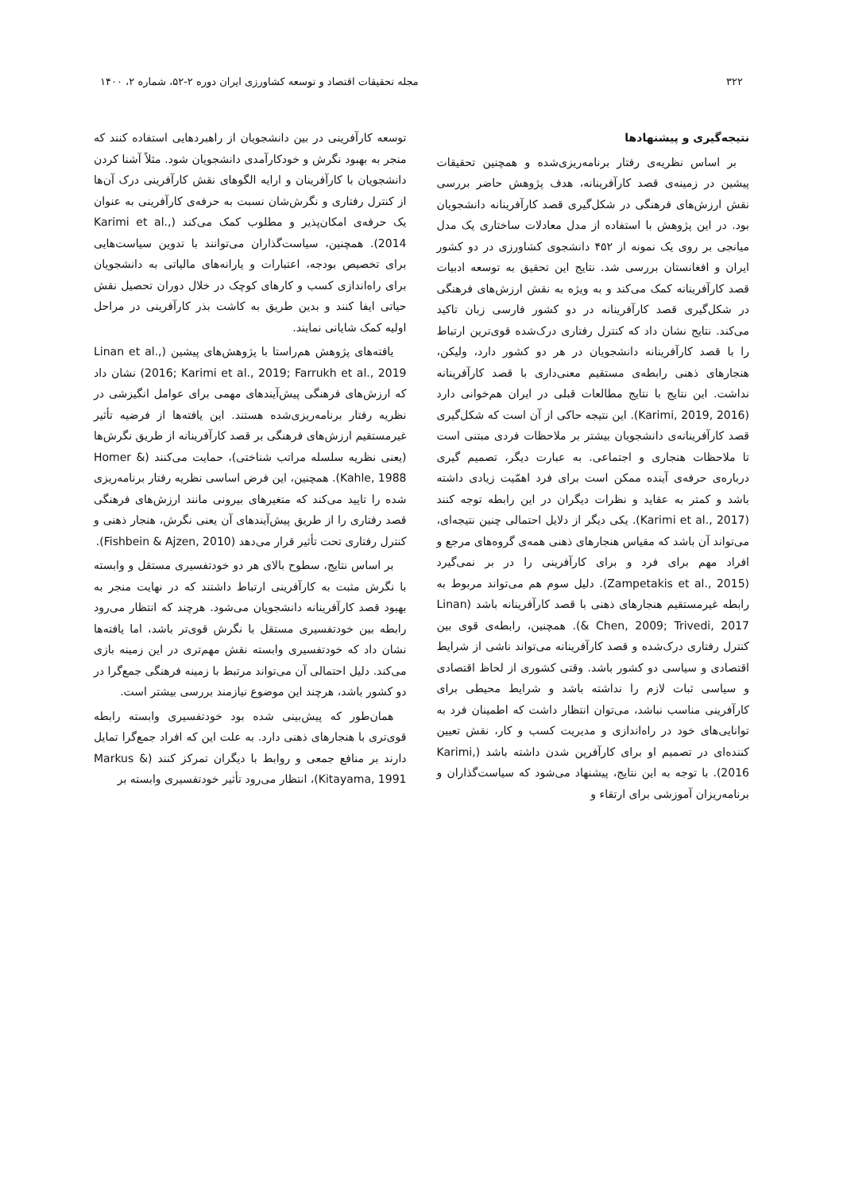۳۲۲ مجله تحقیقات اقتصاد و توسعه کشاورزی ایران دوره ۲-۵۲، شماره ۲، ۱۴۰۰
نتیجه‌گیری و پیشنهادها
بر اساس نظریه‌ی رفتار برنامه‌ریزی‌شده و همچنین تحقیقات پیشین در زمینه‌ی قصد کارآفرینانه، هدف پژوهش حاضر بررسی نقش ارزش‌های فرهنگی در شکل‌گیری قصد کارآفرینانه دانشجویان بود. در این پژوهش با استفاده از مدل معادلات ساختاری یک مدل میانجی بر روی یک نمونه از ۴۵۲ دانشجوی کشاورزی در دو کشور ایران و افغانستان بررسی شد. نتایج این تحقیق به توسعه ادبیات قصد کارآفرینانه کمک می‌کند و به ویژه به نقش ارزش‌های فرهنگی در شکل‌گیری قصد کارآفرینانه در دو کشور فارسی زبان تاکید می‌کند. نتایج نشان داد که کنترل رفتاری درک‌شده قوی‌ترین ارتباط را با قصد کارآفرینانه دانشجویان در هر دو کشور دارد، ولیکن، هنجارهای ذهنی رابطه‌ی مستقیم معنی‌داری با قصد کارآفرینانه نداشت. این نتایج با نتایج مطالعات قبلی در ایران هم‌خوانی دارد (Karimi, 2019, 2016). این نتیجه حاکی از آن است که شکل‌گیری قصد کارآفرینانه‌ی دانشجویان بیشتر بر ملاحظات فردی مبتنی است تا ملاحظات هنجاری و اجتماعی. به عبارت دیگر، تصمیم گیری درباره‌ی حرفه‌ی آینده ممکن است برای فرد اهمّیت زیادی داشته باشد و کمتر به عقاید و نظرات دیگران در این رابطه توجه کنند (Karimi et al., 2017). یکی دیگر از دلایل احتمالی چنین نتیجه‌ای، می‌تواند آن باشد که مقیاس هنجارهای ذهنی همه‌ی گروه‌های مرجع و افراد مهم برای فرد و برای کارآفرینی را در بر نمی‌گیرد (Zampetakis et al., 2015). دلیل سوم هم می‌تواند مربوط به رابطه غیرمستقیم هنجارهای ذهنی با قصد کارآفرینانه باشد (Linan & Chen, 2009; Trivedi, 2017). همچنین، رابطه‌ی قوی بین کنترل رفتاری درک‌شده و قصد کارآفرینانه می‌تواند ناشی از شرایط اقتصادی و سیاسی دو کشور باشد. وقتی کشوری از لحاظ اقتصادی و سیاسی ثبات لازم را نداشته باشد و شرایط محیطی برای کارآفرینی مناسب نباشد، می‌توان انتظار داشت که اطمینان فرد به توانایی‌های خود در راه‌اندازی و مدیریت کسب و کار، نقش تعیین کننده‌ای در تصمیم او برای کارآفرین شدن داشته باشد (Karimi, 2016). با توجه به این نتایج، پیشنهاد می‌شود که سیاست‌گذاران و برنامه‌ریزان آموزشی برای ارتقاء و
توسعه کارآفرینی در بین دانشجویان از راهبردهایی استفاده کنند که منجر به بهبود نگرش و خودکارآمدی دانشجویان شود. مثلاً آشنا کردن دانشجویان با کارآفرینان و ارایه الگوهای نقش کارآفرینی درک آن‌ها از کنترل رفتاری و نگرش‌شان نسبت به حرفه‌ی کارآفرینی به عنوان یک حرفه‌ی امکان‌پذیر و مطلوب کمک می‌کند (Karimi et al., 2014). همچنین، سیاست‌گذاران می‌توانند با تدوین سیاست‌هایی برای تخصیص بودجه، اعتبارات و یارانه‌های مالیاتی به دانشجویان برای راه‌اندازی کسب و کارهای کوچک در خلال دوران تحصیل نقش حیاتی ایفا کنند و بدین طریق به کاشت بذر کارآفرینی در مراحل اولیه کمک شایانی نمایند.
یافته‌های پژوهش هم‌راستا با پژوهش‌های پیشین (Linan et al., 2016; Karimi et al., 2019; Farrukh et al., 2019) نشان داد که ارزش‌های فرهنگی پیش‌آیندهای مهمی برای عوامل انگیزشی در نظریه رفتار برنامه‌ریزی‌شده هستند. این یافته‌ها از فرضیه تأثیر غیرمستقیم ارزش‌های فرهنگی بر قصد کارآفرینانه از طریق نگرش‌ها (یعنی نظریه سلسله مراتب شناختی)، حمایت می‌کنند (Homer & Kahle, 1988). همچنین، این فرض اساسی نظریه رفتار برنامه‌ریزی شده را تایید می‌کند که متغیرهای بیرونی مانند ارزش‌های فرهنگی قصد رفتاری را از طریق پیش‌آیندهای آن یعنی نگرش، هنجار ذهنی و کنترل رفتاری تحت تأثیر قرار می‌دهد (Fishbein & Ajzen, 2010).
بر اساس نتایج، سطوح بالای هر دو خودتفسیری مستقل و وابسته با نگرش مثبت به کارآفرینی ارتباط داشتند که در نهایت منجر به بهبود قصد کارآفرینانه دانشجویان می‌شود. هرچند که انتظار می‌رود رابطه بین خودتفسیری مستقل با نگرش قوی‌تر باشد، اما یافته‌ها نشان داد که خودتفسیری وابسته نقش مهم‌تری در این زمینه بازی می‌کند. دلیل احتمالی آن می‌تواند مرتبط با زمینه فرهنگی جمع‌گرا در دو کشور باشد، هرچند این موضوع نیازمند بررسی بیشتر است.
همان‌طور که پیش‌بینی شده بود خودتفسیری وابسته رابطه قوی‌تری با هنجارهای ذهنی دارد. به علت این که افراد جمع‌گرا تمایل دارند بر منافع جمعی و روابط با دیگران تمرکز کنند (Markus & Kitayama, 1991)، انتظار می‌رود تأثیر خودتفسیری وابسته بر